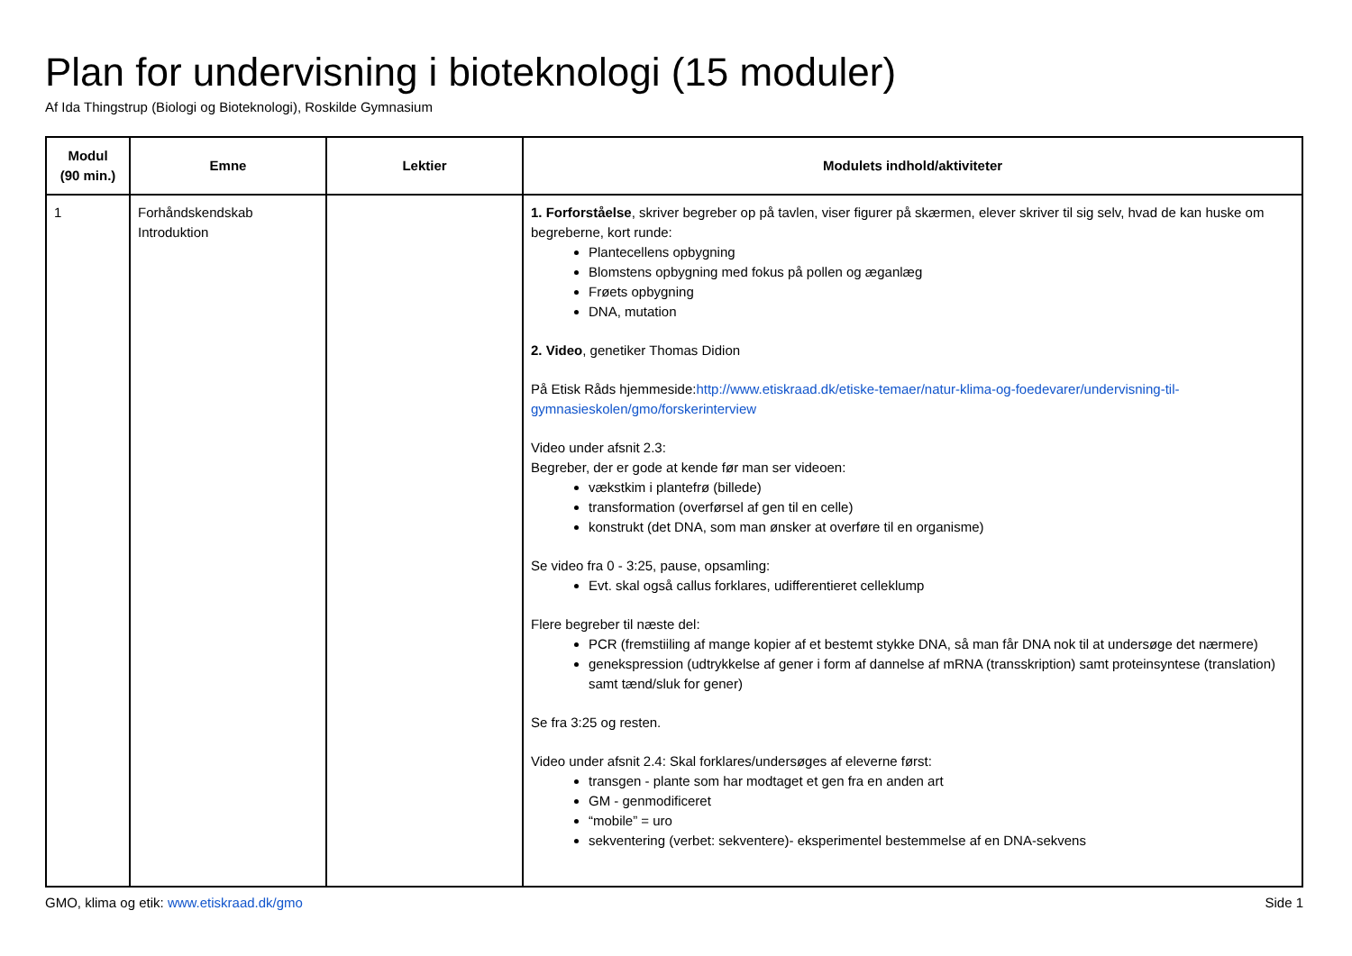Plan for undervisning i bioteknologi (15 moduler)
Af Ida Thingstrup (Biologi og Bioteknologi), Roskilde Gymnasium
| Modul (90 min.) | Emne | Lektier | Modulets indhold/aktiviteter |
| --- | --- | --- | --- |
| 1 | Forhåndskendskab Introduktion | | 1. Forforståelse , skriver begreber op på tavlen, viser figurer på skærmen, elever skriver til sig selv, hvad de kan huske om begreberne, kort runde: Plantecellens opbygning Blomstens opbygning med fokus på pollen og æganlæg Frøets opbygning DNA, mutation 2. Video , genetiker Thomas Didion På Etisk Råds hjemmeside: http://www.etiskraad.dk/etiske-temaer/natur-klima-og-foedevarer/undervisning-til-gymnasieskolen/gmo/forskerinterview Video under afsnit 2.3: Begreber, der er gode at kende før man ser videoen: vækstkim i plantefrø (billede) transformation (overførsel af gen til en celle) konstrukt (det DNA, som man ønsker at overføre til en organisme) Se video fra 0 - 3:25, pause, opsamling: Evt. skal også callus forklares, udifferentieret celleklump Flere begreber til næste del: PCR (fremstiiling af mange kopier af et bestemt stykke DNA, så man får DNA nok til at undersøge det nærmere) genekspression (udtrykkelse af gener i form af dannelse af mRNA (transskription) samt proteinsyntese (translation) samt tænd/sluk for gener) Se fra 3:25 og resten. Video under afsnit 2.4: Skal forklares/undersøges af eleverne først: transgen - plante som har modtaget et gen fra en anden art GM - genmodificeret “mobile” = uro sekventering (verbet: sekventere)- eksperimentel bestemmelse af en DNA-sekvens |
GMO, klima og etik: www.etiskraad.dk/gmo Side 1